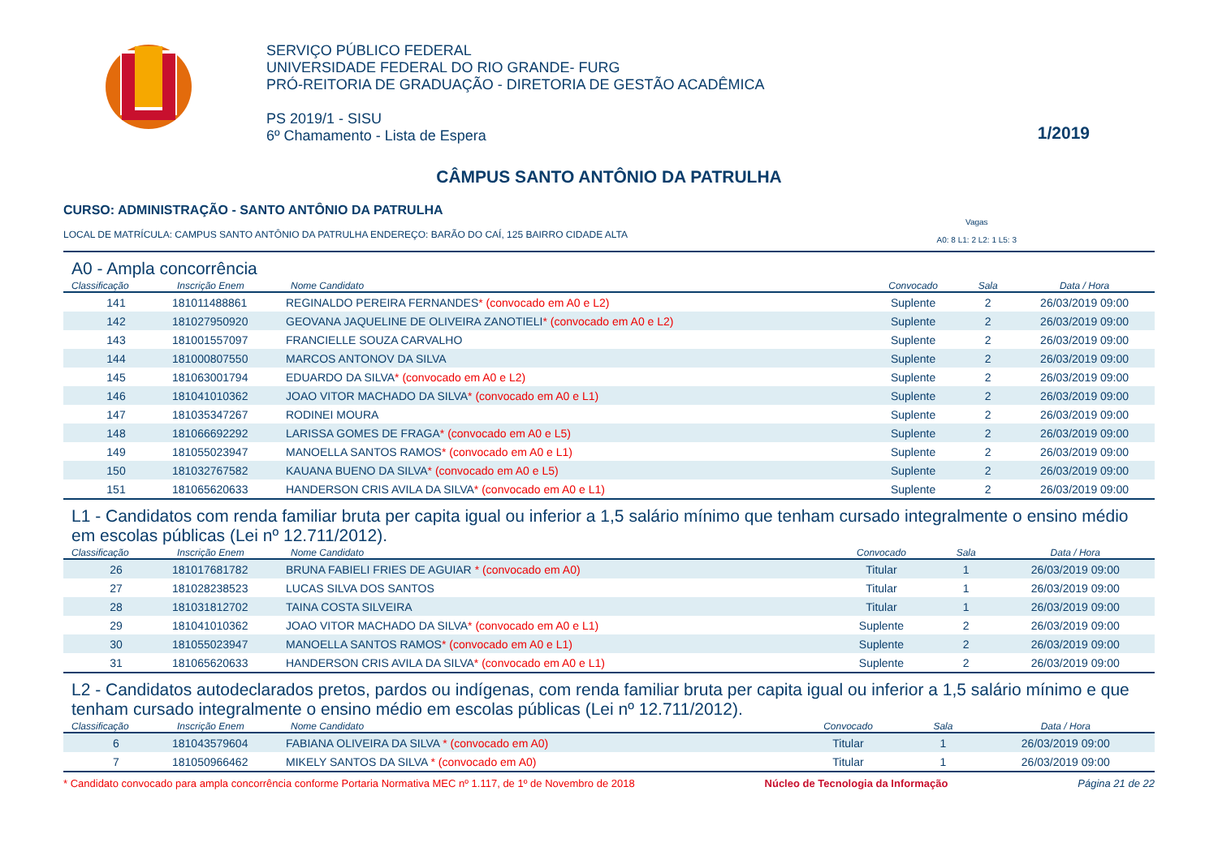SERVIÇO PÚBLICO FEDERAL
UNIVERSIDADE FEDERAL DO RIO GRANDE- FURG
PRÓ-REITORIA DE GRADUAÇÃO - DIRETORIA DE GESTÃO ACADÊMICA
PS 2019/1 - SISU
6º Chamamento - Lista de Espera
1/2019
CÂMPUS SANTO ANTÔNIO DA PATRULHA
CURSO: ADMINISTRAÇÃO - SANTO ANTÔNIO DA PATRULHA
LOCAL DE MATRÍCULA: CAMPUS SANTO ANTÔNIO DA PATRULHA ENDEREÇO: BARÃO DO CAÍ, 125 BAIRRO CIDADE ALTA
Vagas
A0: 8 L1: 2 L2: 1 L5: 3
A0 - Ampla concorrência
| Classificação | Inscrição Enem | Nome Candidato | Convocado | Sala | Data / Hora |
| --- | --- | --- | --- | --- | --- |
| 141 | 181011488861 | REGINALDO PEREIRA FERNANDES * (convocado em A0 e L2) | Suplente | 2 | 26/03/2019 09:00 |
| 142 | 181027950920 | GEOVANA JAQUELINE DE OLIVEIRA ZANOTIELI * (convocado em A0 e L2) | Suplente | 2 | 26/03/2019 09:00 |
| 143 | 181001557097 | FRANCIELLE SOUZA CARVALHO | Suplente | 2 | 26/03/2019 09:00 |
| 144 | 181000807550 | MARCOS ANTONOV DA SILVA | Suplente | 2 | 26/03/2019 09:00 |
| 145 | 181063001794 | EDUARDO DA SILVA * (convocado em A0 e L2) | Suplente | 2 | 26/03/2019 09:00 |
| 146 | 181041010362 | JOAO VITOR MACHADO DA SILVA * (convocado em A0 e L1) | Suplente | 2 | 26/03/2019 09:00 |
| 147 | 181035347267 | RODINEI MOURA | Suplente | 2 | 26/03/2019 09:00 |
| 148 | 181066692292 | LARISSA GOMES DE FRAGA * (convocado em A0 e L5) | Suplente | 2 | 26/03/2019 09:00 |
| 149 | 181055023947 | MANOELLA SANTOS RAMOS * (convocado em A0 e L1) | Suplente | 2 | 26/03/2019 09:00 |
| 150 | 181032767582 | KAUANA BUENO DA SILVA * (convocado em A0 e L5) | Suplente | 2 | 26/03/2019 09:00 |
| 151 | 181065620633 | HANDERSON CRIS AVILA DA SILVA * (convocado em A0 e L1) | Suplente | 2 | 26/03/2019 09:00 |
L1 - Candidatos com renda familiar bruta per capita igual ou inferior a 1,5 salário mínimo que tenham cursado integralmente o ensino médio em escolas públicas (Lei nº 12.711/2012).
| Classificação | Inscrição Enem | Nome Candidato | Convocado | Sala | Data / Hora |
| --- | --- | --- | --- | --- | --- |
| 26 | 181017681782 | BRUNA FABIELI FRIES DE AGUIAR * (convocado em A0) | Titular | 1 | 26/03/2019 09:00 |
| 27 | 181028238523 | LUCAS SILVA DOS SANTOS | Titular | 1 | 26/03/2019 09:00 |
| 28 | 181031812702 | TAINA COSTA SILVEIRA | Titular | 1 | 26/03/2019 09:00 |
| 29 | 181041010362 | JOAO VITOR MACHADO DA SILVA * (convocado em A0 e L1) | Suplente | 2 | 26/03/2019 09:00 |
| 30 | 181055023947 | MANOELLA SANTOS RAMOS * (convocado em A0 e L1) | Suplente | 2 | 26/03/2019 09:00 |
| 31 | 181065620633 | HANDERSON CRIS AVILA DA SILVA * (convocado em A0 e L1) | Suplente | 2 | 26/03/2019 09:00 |
L2 - Candidatos autodeclarados pretos, pardos ou indígenas, com renda familiar bruta per capita igual ou inferior a 1,5 salário mínimo e que tenham cursado integralmente o ensino médio em escolas públicas (Lei nº 12.711/2012).
| Classificação | Inscrição Enem | Nome Candidato | Convocado | Sala | Data / Hora |
| --- | --- | --- | --- | --- | --- |
| 6 | 181043579604 | FABIANA OLIVEIRA DA SILVA * (convocado em A0) | Titular | 1 | 26/03/2019 09:00 |
| 7 | 181050966462 | MIKELY SANTOS DA SILVA * (convocado em A0) | Titular | 1 | 26/03/2019 09:00 |
* Candidato convocado para ampla concorrência conforme Portaria Normativa MEC nº 1.117, de 1º de Novembro de 2018 Núcleo de Tecnologia da Informação Página 21 de 22